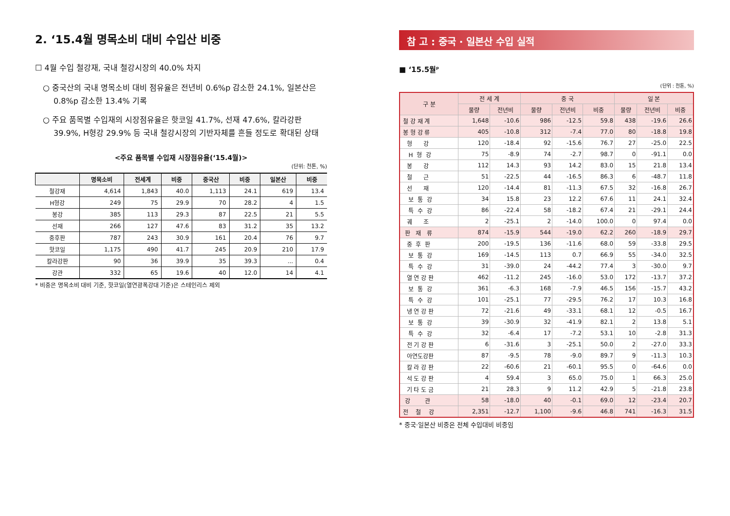2. ‘15.4월 명목소비 대비 수입산 비중
☐ 4월 수입 철강재, 국내 철강시장의 40.0% 차지
○ 중국산의 국내 명목소비 대비 점유율은 전년비 0.6%p 감소한 24.1%, 일본산은 0.8%p 감소한 13.4% 기록
○ 주요 품목별 수입재의 시장점유율은 핫코일 41.7%, 선재 47.6%, 칼라강판 39.9%, H형강 29.9% 등 국내 철강시장의 기반자체를 흔들 정도로 확대된 상태
<주요 품목별 수입재 시장점유율(‘15.4월)>
(단위: 천톤, %)
| | 명목소비 | 전세계 | 비중 | 중국산 | 비중 | 일본산 | 비중 |
| --- | --- | --- | --- | --- | --- | --- | --- |
| 철강재 | 4,614 | 1,843 | 40.0 | 1,113 | 24.1 | 619 | 13.4 |
| H형강 | 249 | 75 | 29.9 | 70 | 28.2 | 4 | 1.5 |
| 봉강 | 385 | 113 | 29.3 | 87 | 22.5 | 21 | 5.5 |
| 선재 | 266 | 127 | 47.6 | 83 | 31.2 | 35 | 13.2 |
| 중후판 | 787 | 243 | 30.9 | 161 | 20.4 | 76 | 9.7 |
| 핫코일 | 1,175 | 490 | 41.7 | 245 | 20.9 | 210 | 17.9 |
| 칼라강판 | 90 | 36 | 39.9 | 35 | 39.3 | ... | 0.4 |
| 강관 | 332 | 65 | 19.6 | 40 | 12.0 | 14 | 4.1 |
* 비중은 명목소비 대비 기준, 핫코일(열연광폭강대 기준)은 스테인리스 제외
참 고 : 중국 · 일본산 수입 실적
■ ‘15.5월<sup>p</sup>
(단위 : 천톤, %)
| 구 분 | 전 세 계 | | 중 국 | | | 일 본 | | |
| --- | --- | --- | --- | --- | --- | --- | --- | --- |
| | 물량 | 전년비 | 물량 | 전년비 | 비중 | 물량 | 전년비 | 비중 |
| 철 강 재 계 | 1,648 | -10.6 | 986 | -12.5 | 59.8 | 438 | -19.6 | 26.6 |
| 봉 형 강 류 | 405 | -10.8 | 312 | -7.4 | 77.0 | 80 | -18.8 | 19.8 |
| 형 강 | 120 | -18.4 | 92 | -15.6 | 76.7 | 27 | -25.0 | 22.5 |
| H 형 강 | 75 | -8.9 | 74 | -2.7 | 98.7 | 0 | -91.1 | 0.0 |
| 봉 강 | 112 | 14.3 | 93 | 14.2 | 83.0 | 15 | 21.8 | 13.4 |
| 철 근 | 51 | -22.5 | 44 | -16.5 | 86.3 | 6 | -48.7 | 11.8 |
| 선 재 | 120 | -14.4 | 81 | -11.3 | 67.5 | 32 | -16.8 | 26.7 |
| 보 통 강 | 34 | 15.8 | 23 | 12.2 | 67.6 | 11 | 24.1 | 32.4 |
| 특 수 강 | 86 | -22.4 | 58 | -18.2 | 67.4 | 21 | -29.1 | 24.4 |
| 궤 조 | 2 | -25.1 | 2 | -14.0 | 100.0 | 0 | 97.4 | 0.0 |
| 판 재 류 | 874 | -15.9 | 544 | -19.0 | 62.2 | 260 | -18.9 | 29.7 |
| 중 후 판 | 200 | -19.5 | 136 | -11.6 | 68.0 | 59 | -33.8 | 29.5 |
| 보 통 강 | 169 | -14.5 | 113 | 0.7 | 66.9 | 55 | -34.0 | 32.5 |
| 특 수 강 | 31 | -39.0 | 24 | -44.2 | 77.4 | 3 | -30.0 | 9.7 |
| 열 연 강 판 | 462 | -11.2 | 245 | -16.0 | 53.0 | 172 | -13.7 | 37.2 |
| 보 통 강 | 361 | -6.3 | 168 | -7.9 | 46.5 | 156 | -15.7 | 43.2 |
| 특 수 강 | 101 | -25.1 | 77 | -29.5 | 76.2 | 17 | 10.3 | 16.8 |
| 냉 연 강 판 | 72 | -21.6 | 49 | -33.1 | 68.1 | 12 | -0.5 | 16.7 |
| 보 통 강 | 39 | -30.9 | 32 | -41.9 | 82.1 | 2 | 13.8 | 5.1 |
| 특 수 강 | 32 | -6.4 | 17 | -7.2 | 53.1 | 10 | -2.8 | 31.3 |
| 전 기 강 판 | 6 | -31.6 | 3 | -25.1 | 50.0 | 2 | -27.0 | 33.3 |
| 아연도강판 | 87 | -9.5 | 78 | -9.0 | 89.7 | 9 | -11.3 | 10.3 |
| 칼 라 강 판 | 22 | -60.6 | 21 | -60.1 | 95.5 | 0 | -64.6 | 0.0 |
| 석 도 강 판 | 4 | 59.4 | 3 | 65.0 | 75.0 | 1 | 66.3 | 25.0 |
| 기 타 도 금 | 21 | 28.3 | 9 | 11.2 | 42.9 | 5 | -21.8 | 23.8 |
| 강 관 | 58 | -18.0 | 40 | -0.1 | 69.0 | 12 | -23.4 | 20.7 |
| 전 철 강 | 2,351 | -12.7 | 1,100 | -9.6 | 46.8 | 741 | -16.3 | 31.5 |
* 중국·일본산 비중은 전체 수입대비 비중임